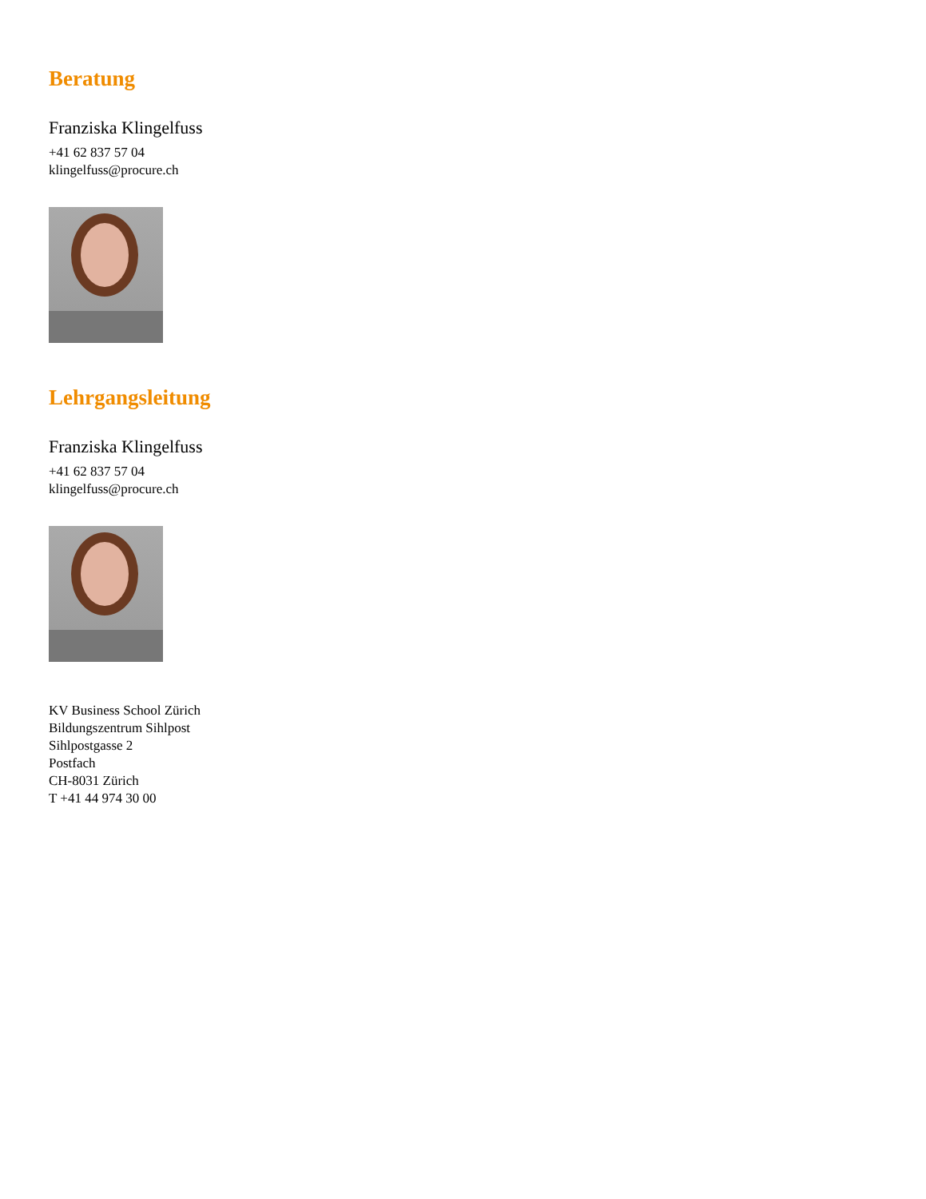Beratung
Franziska Klingelfuss
+41 62 837 57 04
klingelfuss@procure.ch
Lehrgangsleitung
Franziska Klingelfuss
+41 62 837 57 04
klingelfuss@procure.ch
KV Business School Zürich
Bildungszentrum Sihlpost
Sihlpostgasse 2
Postfach
CH-8031 Zürich
T +41 44 974 30 00